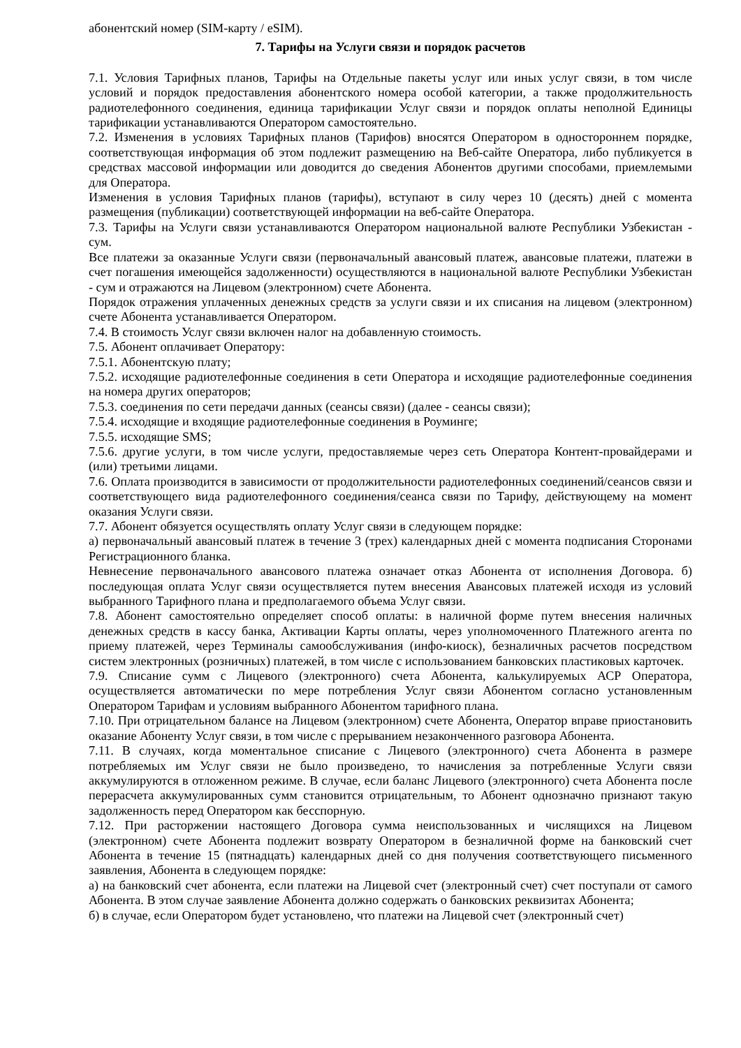абонентский номер (SIM-карту / eSIM).
7. Тарифы на Услуги связи и порядок расчетов
7.1. Условия Тарифных планов, Тарифы на Отдельные пакеты услуг или иных услуг связи, в том числе условий и порядок предоставления абонентского номера особой категории, а также продолжительность радиотелефонного соединения, единица тарификации Услуг связи и порядок оплаты неполной Единицы тарификации устанавливаются Оператором самостоятельно.
7.2. Изменения в условиях Тарифных планов (Тарифов) вносятся Оператором в одностороннем порядке, соответствующая информация об этом подлежит размещению на Веб-сайте Оператора, либо публикуется в средствах массовой информации или доводится до сведения Абонентов другими способами, приемлемыми для Оператора.
Изменения в условия Тарифных планов (тарифы), вступают в силу через 10 (десять) дней с момента размещения (публикации) соответствующей информации на веб-сайте Оператора.
7.3. Тарифы на Услуги связи устанавливаются Оператором национальной валюте Республики Узбекистан - сум.
Все платежи за оказанные Услуги связи (первоначальный авансовый платеж, авансовые платежи, платежи в счет погашения имеющейся задолженности) осуществляются в национальной валюте Республики Узбекистан - сум и отражаются на Лицевом (электронном) счете Абонента.
Порядок отражения уплаченных денежных средств за услуги связи и их списания на лицевом (электронном) счете Абонента устанавливается Оператором.
7.4. В стоимость Услуг связи включен налог на добавленную стоимость.
7.5. Абонент оплачивает Оператору:
7.5.1. Абонентскую плату;
7.5.2. исходящие радиотелефонные соединения в сети Оператора и исходящие радиотелефонные соединения на номера других операторов;
7.5.3. соединения по сети передачи данных (сеансы связи) (далее - сеансы связи);
7.5.4. исходящие и входящие радиотелефонные соединения в Роуминге;
7.5.5. исходящие SMS;
7.5.6. другие услуги, в том числе услуги, предоставляемые через сеть Оператора Контент-провайдерами и (или) третьими лицами.
7.6. Оплата производится в зависимости от продолжительности радиотелефонных соединений/сеансов связи и соответствующего вида радиотелефонного соединения/сеанса связи по Тарифу, действующему на момент оказания Услуги связи.
7.7. Абонент обязуется осуществлять оплату Услуг связи в следующем порядке:
а) первоначальный авансовый платеж в течение 3 (трех) календарных дней с момента подписания Сторонами Регистрационного бланка.
Невнесение первоначального авансового платежа означает отказ Абонента от исполнения Договора. б) последующая оплата Услуг связи осуществляется путем внесения Авансовых платежей исходя из условий выбранного Тарифного плана и предполагаемого объема Услуг связи.
7.8. Абонент самостоятельно определяет способ оплаты: в наличной форме путем внесения наличных денежных средств в кассу банка, Активации Карты оплаты, через уполномоченного Платежного агента по приему платежей, через Терминалы самообслуживания (инфо-киоск), безналичных расчетов посредством систем электронных (розничных) платежей, в том числе с использованием банковских пластиковых карточек.
7.9. Списание сумм с Лицевого (электронного) счета Абонента, калькулируемых АСР Оператора, осуществляется автоматически по мере потребления Услуг связи Абонентом согласно установленным Оператором Тарифам и условиям выбранного Абонентом тарифного плана.
7.10. При отрицательном балансе на Лицевом (электронном) счете Абонента, Оператор вправе приостановить оказание Абоненту Услуг связи, в том числе с прерыванием незаконченного разговора Абонента.
7.11. В случаях, когда моментальное списание с Лицевого (электронного) счета Абонента в размере потребляемых им Услуг связи не было произведено, то начисления за потребленные Услуги связи аккумулируются в отложенном режиме. В случае, если баланс Лицевого (электронного) счета Абонента после перерасчета аккумулированных сумм становится отрицательным, то Абонент однозначно признают такую задолженность перед Оператором как бесспорную.
7.12. При расторжении настоящего Договора сумма неиспользованных и числящихся на Лицевом (электронном) счете Абонента подлежит возврату Оператором в безналичной форме на банковский счет Абонента в течение 15 (пятнадцать) календарных дней со дня получения соответствующего письменного заявления, Абонента в следующем порядке:
а) на банковский счет абонента, если платежи на Лицевой счет (электронный счет) счет поступали от самого Абонента. В этом случае заявление Абонента должно содержать о банковских реквизитах Абонента;
б) в случае, если Оператором будет установлено, что платежи на Лицевой счет (электронный счет)